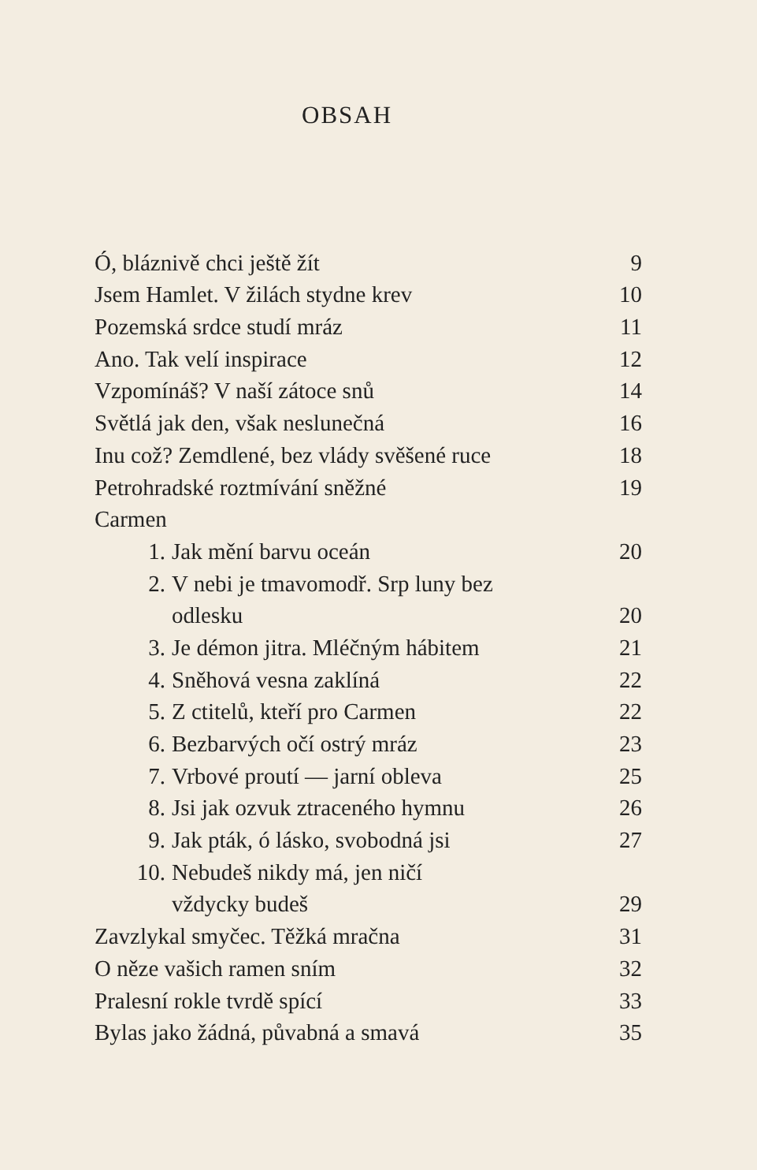OBSAH
| Ó, bláznivě chci ještě žít | | 9 |
| Jsem Hamlet. V žilách stydne krev | | 10 |
| Pozemská srdce studí mráz | | 11 |
| Ano. Tak velí inspirace | | 12 |
| Vzpomínáš? V naší zátoce snů | | 14 |
| Světlá jak den, však neslunečná | | 16 |
| Inu což? Zemdlené, bez vlády svěšené ruce | | 18 |
| Petrohradské roztmívání sněžné | | 19 |
| Carmen | | |
| 1. | Jak mění barvu oceán | 20 |
| 2. | V nebi je tmavomodř. Srp luny bez | |
| | odlesku | 20 |
| 3. | Je démon jitra. Mléčným hábitem | 21 |
| 4. | Sněhová vesna zaklíná | 22 |
| 5. | Z ctitelů, kteří pro Carmen | 22 |
| 6. | Bezbarvých očí ostrý mráz | 23 |
| 7. | Vrbové proutí — jarní obleva | 25 |
| 8. | Jsi jak ozvuk ztraceného hymnu | 26 |
| 9. | Jak pták, ó lásko, svobodná jsi | 27 |
| 10. | Nebudeš nikdy má, jen ničí | |
| | vždycky budeš | 29 |
| Zavzlykal smyčec. Těžká mračna | | 31 |
| O něze vašich ramen sním | | 32 |
| Pralesní rokle tvrdě spící | | 33 |
| Bylas jako žádná, půvabná a smavá | | 35 |